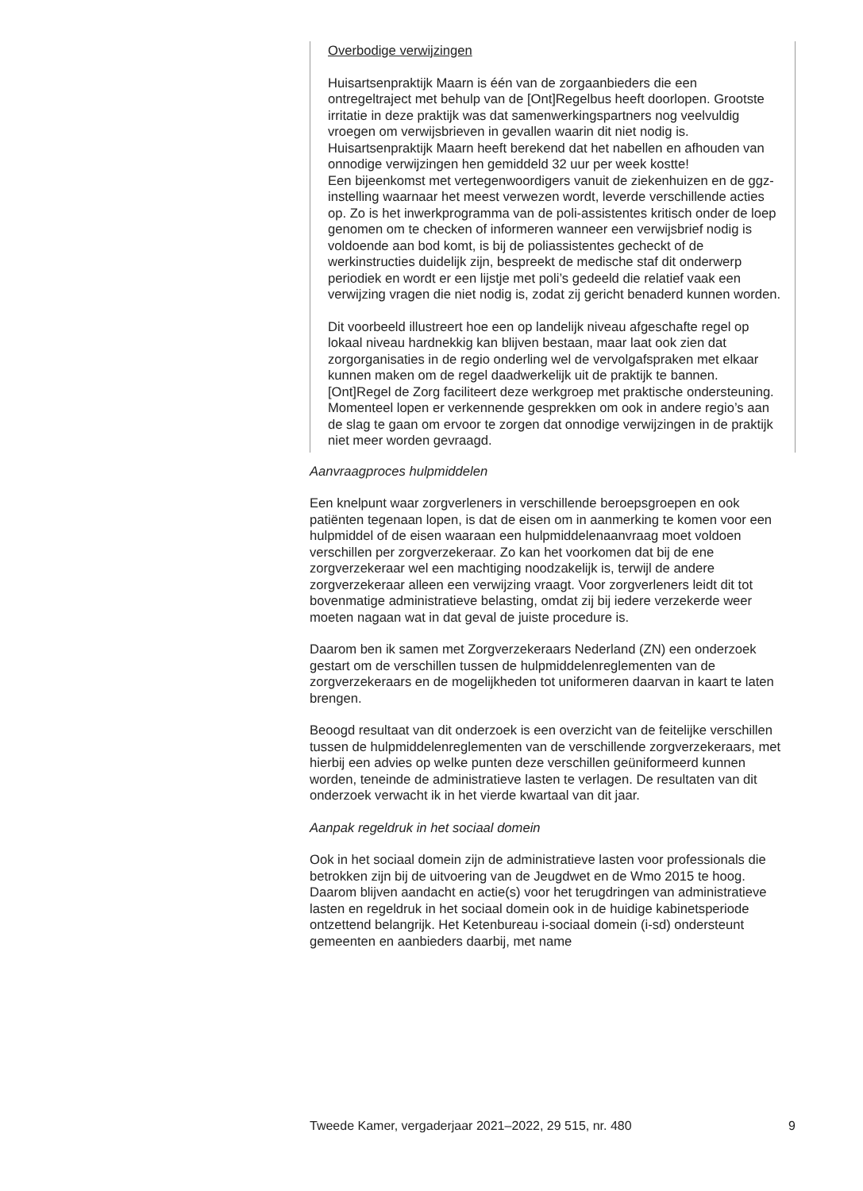Overbodige verwijzingen
Huisartsenpraktijk Maarn is één van de zorgaanbieders die een ontregeltraject met behulp van de [Ont]Regelbus heeft doorlopen. Grootste irritatie in deze praktijk was dat samenwerkingspartners nog veelvuldig vroegen om verwijsbrieven in gevallen waarin dit niet nodig is. Huisartsenpraktijk Maarn heeft berekend dat het nabellen en afhouden van onnodige verwijzingen hen gemiddeld 32 uur per week kostte!
Een bijeenkomst met vertegenwoordigers vanuit de ziekenhuizen en de ggz-instelling waarnaar het meest verwezen wordt, leverde verschillende acties op. Zo is het inwerkprogramma van de poli-assistentes kritisch onder de loep genomen om te checken of informeren wanneer een verwijsbrief nodig is voldoende aan bod komt, is bij de poliassistentes gecheckt of de werkinstructies duidelijk zijn, bespreekt de medische staf dit onderwerp periodiek en wordt er een lijstje met poli’s gedeeld die relatief vaak een verwijzing vragen die niet nodig is, zodat zij gericht benaderd kunnen worden.
Dit voorbeeld illustreert hoe een op landelijk niveau afgeschafte regel op lokaal niveau hardnekkig kan blijven bestaan, maar laat ook zien dat zorgorganisaties in de regio onderling wel de vervolgafspraken met elkaar kunnen maken om de regel daadwerkelijk uit de praktijk te bannen. [Ont]Regel de Zorg faciliteert deze werkgroep met praktische ondersteuning. Momenteel lopen er verkennende gesprekken om ook in andere regio’s aan de slag te gaan om ervoor te zorgen dat onnodige verwijzingen in de praktijk niet meer worden gevraagd.
Aanvraagproces hulpmiddelen
Een knelpunt waar zorgverleners in verschillende beroepsgroepen en ook patiënten tegenaan lopen, is dat de eisen om in aanmerking te komen voor een hulpmiddel of de eisen waaraan een hulpmiddelenaanvraag moet voldoen verschillen per zorgverzekeraar. Zo kan het voorkomen dat bij de ene zorgverzekeraar wel een machtiging noodzakelijk is, terwijl de andere zorgverzekeraar alleen een verwijzing vraagt. Voor zorgverleners leidt dit tot bovenmatige administratieve belasting, omdat zij bij iedere verzekerde weer moeten nagaan wat in dat geval de juiste procedure is.
Daarom ben ik samen met Zorgverzekeraars Nederland (ZN) een onderzoek gestart om de verschillen tussen de hulpmiddelenreglementen van de zorgverzekeraars en de mogelijkheden tot uniformeren daarvan in kaart te laten brengen.
Beoogd resultaat van dit onderzoek is een overzicht van de feitelijke verschillen tussen de hulpmiddelenreglementen van de verschillende zorgverzekeraars, met hierbij een advies op welke punten deze verschillen geüniformeerd kunnen worden, teneinde de administratieve lasten te verlagen. De resultaten van dit onderzoek verwacht ik in het vierde kwartaal van dit jaar.
Aanpak regeldruk in het sociaal domein
Ook in het sociaal domein zijn de administratieve lasten voor professionals die betrokken zijn bij de uitvoering van de Jeugdwet en de Wmo 2015 te hoog. Daarom blijven aandacht en actie(s) voor het terugdringen van administratieve lasten en regeldruk in het sociaal domein ook in de huidige kabinetsperiode ontzettend belangrijk. Het Ketenbureau i-sociaal domein (i-sd) ondersteunt gemeenten en aanbieders daarbij, met name
Tweede Kamer, vergaderjaar 2021–2022, 29 515, nr. 480 9